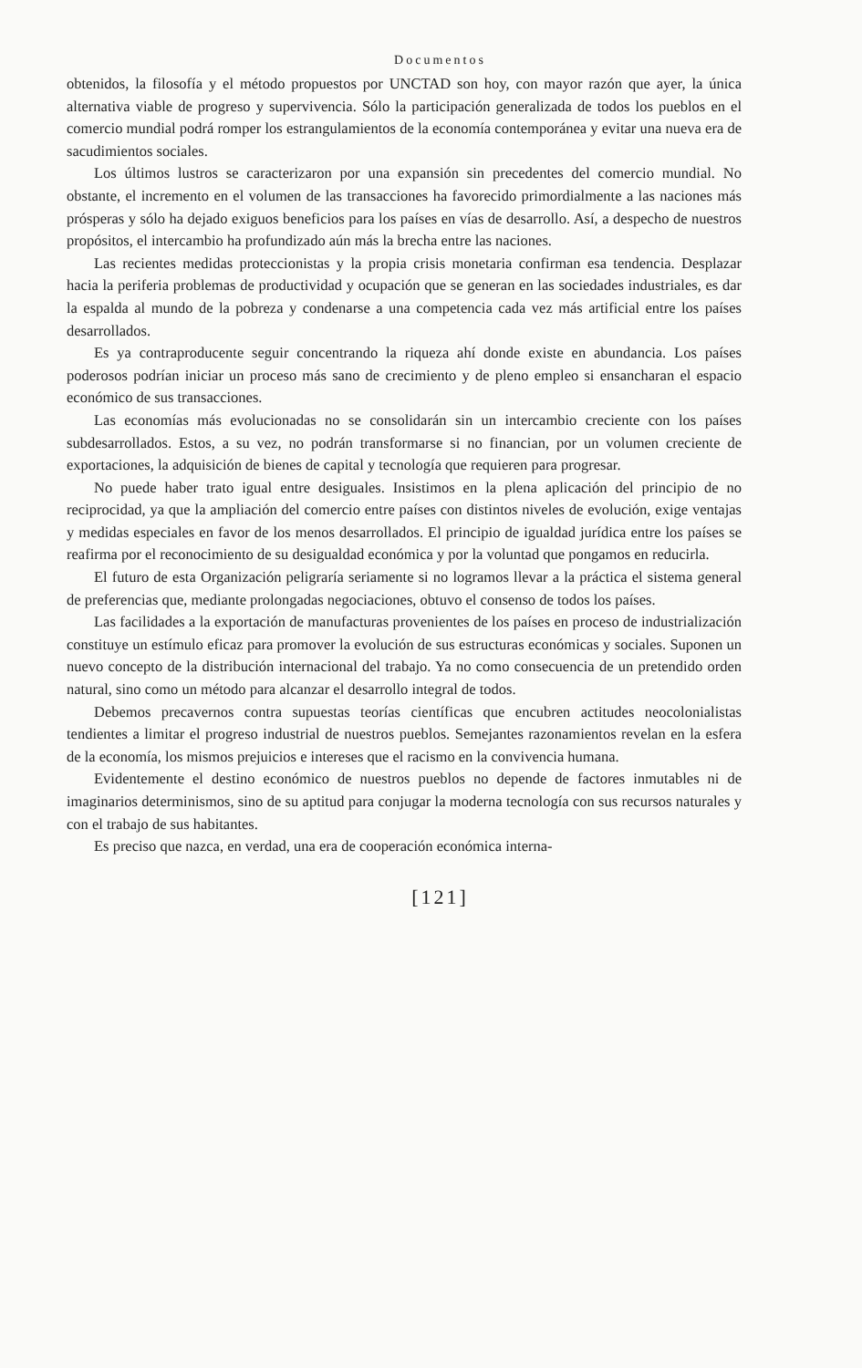Documentos
obtenidos, la filosofía y el método propuestos por UNCTAD son hoy, con mayor razón que ayer, la única alternativa viable de progreso y supervivencia. Sólo la participación generalizada de todos los pueblos en el comercio mundial podrá romper los estrangulamientos de la economía contemporánea y evitar una nueva era de sacudimientos sociales.
Los últimos lustros se caracterizaron por una expansión sin precedentes del comercio mundial. No obstante, el incremento en el volumen de las transacciones ha favorecido primordialmente a las naciones más prósperas y sólo ha dejado exiguos beneficios para los países en vías de desarrollo. Así, a despecho de nuestros propósitos, el intercambio ha profundizado aún más la brecha entre las naciones.
Las recientes medidas proteccionistas y la propia crisis monetaria confirman esa tendencia. Desplazar hacia la periferia problemas de productividad y ocupación que se generan en las sociedades industriales, es dar la espalda al mundo de la pobreza y condenarse a una competencia cada vez más artificial entre los países desarrollados.
Es ya contraproducente seguir concentrando la riqueza ahí donde existe en abundancia. Los países poderosos podrían iniciar un proceso más sano de crecimiento y de pleno empleo si ensancharan el espacio económico de sus transacciones.
Las economías más evolucionadas no se consolidarán sin un intercambio creciente con los países subdesarrollados. Estos, a su vez, no podrán transformarse si no financian, por un volumen creciente de exportaciones, la adquisición de bienes de capital y tecnología que requieren para progresar.
No puede haber trato igual entre desiguales. Insistimos en la plena aplicación del principio de no reciprocidad, ya que la ampliación del comercio entre países con distintos niveles de evolución, exige ventajas y medidas especiales en favor de los menos desarrollados. El principio de igualdad jurídica entre los países se reafirma por el reconocimiento de su desigualdad económica y por la voluntad que pongamos en reducirla.
El futuro de esta Organización peligraría seriamente si no logramos llevar a la práctica el sistema general de preferencias que, mediante prolongadas negociaciones, obtuvo el consenso de todos los países.
Las facilidades a la exportación de manufacturas provenientes de los países en proceso de industrialización constituye un estímulo eficaz para promover la evolución de sus estructuras económicas y sociales. Suponen un nuevo concepto de la distribución internacional del trabajo. Ya no como consecuencia de un pretendido orden natural, sino como un método para alcanzar el desarrollo integral de todos.
Debemos precavernos contra supuestas teorías científicas que encubren actitudes neocolonialistas tendientes a limitar el progreso industrial de nuestros pueblos. Semejantes razonamientos revelan en la esfera de la economía, los mismos prejuicios e intereses que el racismo en la convivencia humana.
Evidentemente el destino económico de nuestros pueblos no depende de factores inmutables ni de imaginarios determinismos, sino de su aptitud para conjugar la moderna tecnología con sus recursos naturales y con el trabajo de sus habitantes.
Es preciso que nazca, en verdad, una era de cooperación económica interna-
[121]